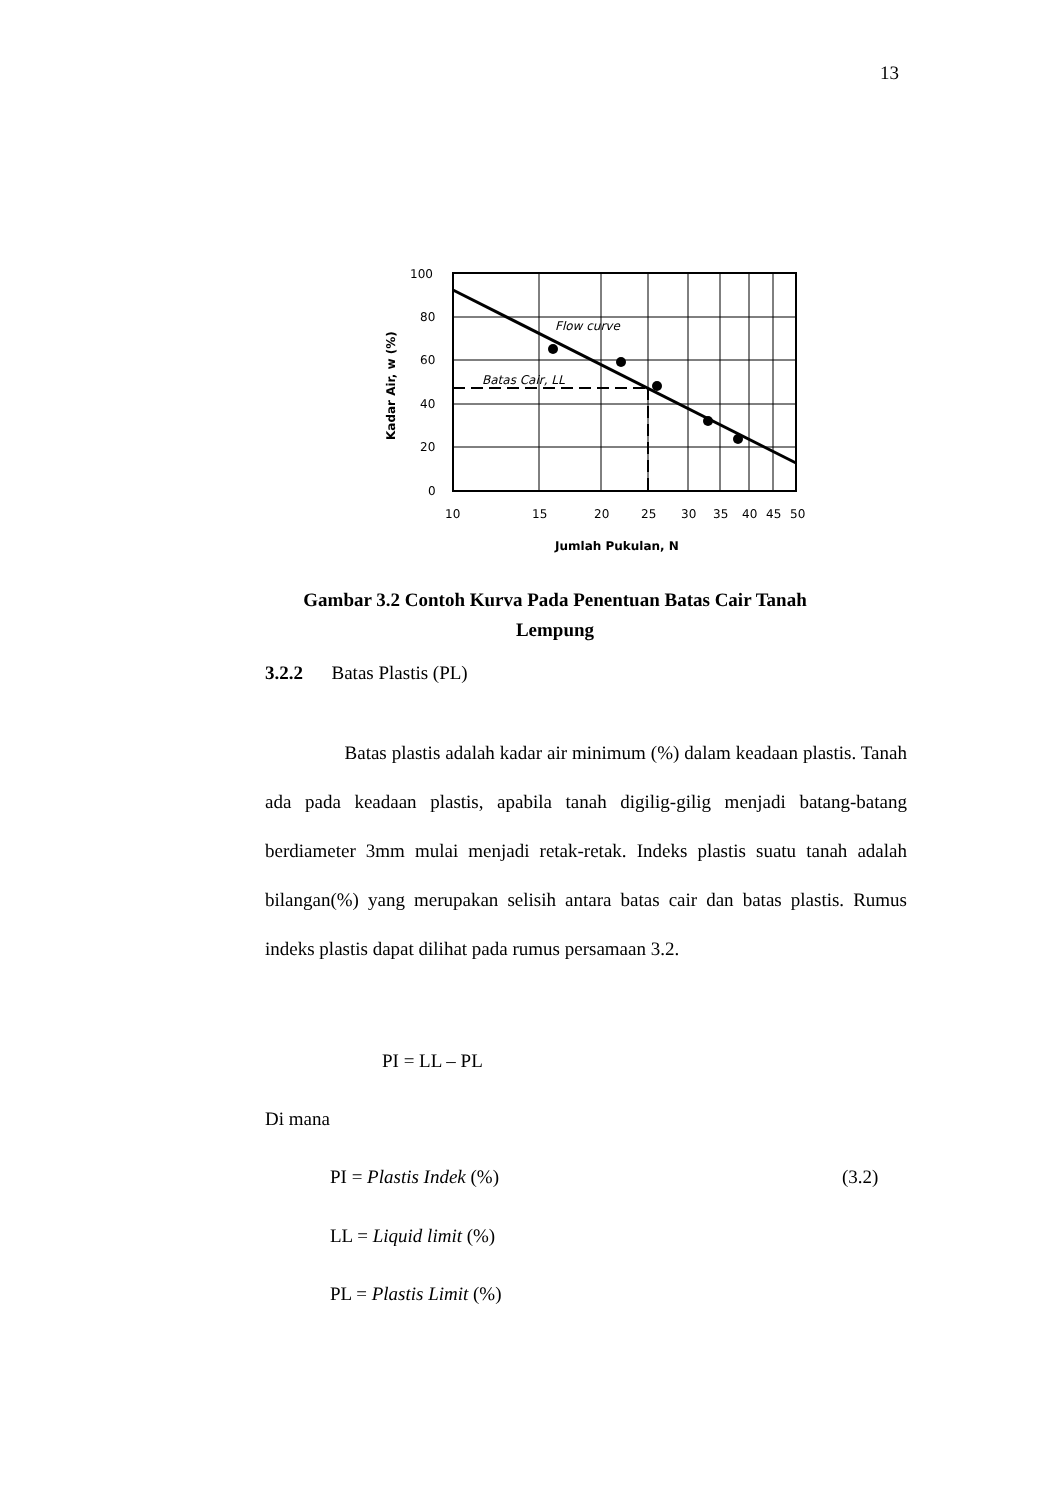13
100
80
60
40
20
0
10
15
20
25
30
35
40
45
50
Flow curve
Batas Cair, LL
Jumlah Pukulan, N
Kadar Air, w (%)
Gambar 3.2 Contoh Kurva Pada Penentuan Batas Cair Tanah Lempung
3.2.2 Batas Plastis (PL)
Batas plastis adalah kadar air minimum (%) dalam keadaan plastis. Tanah ada pada keadaan plastis, apabila tanah digilig-gilig menjadi batang-batang berdiameter 3mm mulai menjadi retak-retak. Indeks plastis suatu tanah adalah bilangan(%) yang merupakan selisih antara batas cair dan batas plastis. Rumus indeks plastis dapat dilihat pada rumus persamaan 3.2.
PI = LL – PL
Di mana
PI = Plastis Indek (%) (3.2)
LL = Liquid limit (%)
PL = Plastis Limit (%)